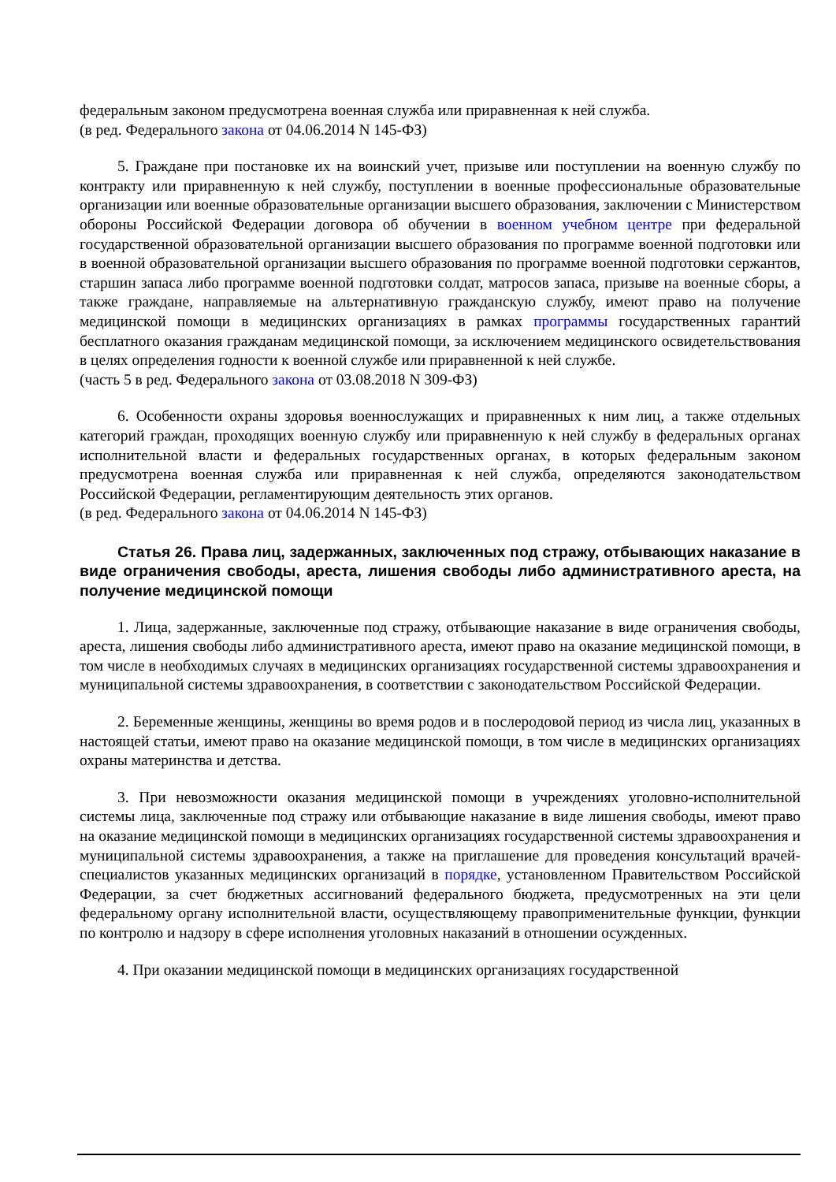федеральным законом предусмотрена военная служба или приравненная к ней служба.
(в ред. Федерального закона от 04.06.2014 N 145-ФЗ)
5. Граждане при постановке их на воинский учет, призыве или поступлении на военную службу по контракту или приравненную к ней службу, поступлении в военные профессиональные образовательные организации или военные образовательные организации высшего образования, заключении с Министерством обороны Российской Федерации договора об обучении в военном учебном центре при федеральной государственной образовательной организации высшего образования по программе военной подготовки или в военной образовательной организации высшего образования по программе военной подготовки сержантов, старшин запаса либо программе военной подготовки солдат, матросов запаса, призыве на военные сборы, а также граждане, направляемые на альтернативную гражданскую службу, имеют право на получение медицинской помощи в медицинских организациях в рамках программы государственных гарантий бесплатного оказания гражданам медицинской помощи, за исключением медицинского освидетельствования в целях определения годности к военной службе или приравненной к ней службе.
(часть 5 в ред. Федерального закона от 03.08.2018 N 309-ФЗ)
6. Особенности охраны здоровья военнослужащих и приравненных к ним лиц, а также отдельных категорий граждан, проходящих военную службу или приравненную к ней службу в федеральных органах исполнительной власти и федеральных государственных органах, в которых федеральным законом предусмотрена военная служба или приравненная к ней служба, определяются законодательством Российской Федерации, регламентирующим деятельность этих органов.
(в ред. Федерального закона от 04.06.2014 N 145-ФЗ)
Статья 26. Права лиц, задержанных, заключенных под стражу, отбывающих наказание в виде ограничения свободы, ареста, лишения свободы либо административного ареста, на получение медицинской помощи
1. Лица, задержанные, заключенные под стражу, отбывающие наказание в виде ограничения свободы, ареста, лишения свободы либо административного ареста, имеют право на оказание медицинской помощи, в том числе в необходимых случаях в медицинских организациях государственной системы здравоохранения и муниципальной системы здравоохранения, в соответствии с законодательством Российской Федерации.
2. Беременные женщины, женщины во время родов и в послеродовой период из числа лиц, указанных в настоящей статьи, имеют право на оказание медицинской помощи, в том числе в медицинских организациях охраны материнства и детства.
3. При невозможности оказания медицинской помощи в учреждениях уголовно-исполнительной системы лица, заключенные под стражу или отбывающие наказание в виде лишения свободы, имеют право на оказание медицинской помощи в медицинских организациях государственной системы здравоохранения и муниципальной системы здравоохранения, а также на приглашение для проведения консультаций врачей-специалистов указанных медицинских организаций в порядке, установленном Правительством Российской Федерации, за счет бюджетных ассигнований федерального бюджета, предусмотренных на эти цели федеральному органу исполнительной власти, осуществляющему правоприменительные функции, функции по контролю и надзору в сфере исполнения уголовных наказаний в отношении осужденных.
4. При оказании медицинской помощи в медицинских организациях государственной